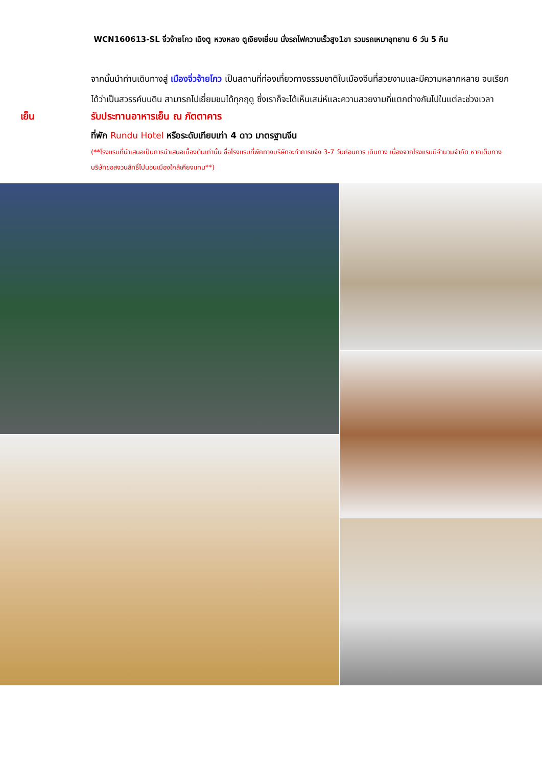WCN160613-SL จิ่วจ้ายโกว เฉิงตู หวงหลง ตูเจียงเยี่ยน นั่งรถไฟความเร็วสูง1ขา รวมรถเหมาอุทยาน 6 วัน 5 คืน
จากนั้นนำท่านเดินทางสู่ เมืองจิ่วจ้ายโกว เป็นสถานที่ท่องเที่ยวทางธรรมชาติในเมืองจีนที่สวยงามและมีความหลากหลาย จนเรียกได้ว่าเป็นสวรรค์บนดิน สามารถไปเยี่ยมชมได้ทุกฤดู ซึ่งเราก็จะได้เห็นเสน่ห์และความสวยงามที่แตกต่างกันไปในแต่ละช่วงเวลา
เย็น รับประทานอาหารเย็น ณ ภัตตาคาร
ที่พัก Rundu Hotel หรือระดับเทียบเท่า 4 ดาว มาตรฐานจีน
(**โรงแรมที่นำเสนอเป็นการนำเสนอเบื้องต้นเท่านั้น ชื่อโรงแรมที่พักทางบริษัทจะทำการแจ้ง 3-7 วันก่อนการ เดินทาง เนื่องจากโรงแรมมีจำนวนจำกัด หากเต็มทางบริษัทขอสงวนสิทธิ์ไปนอนเมืองใกล้เคียงแทน**)